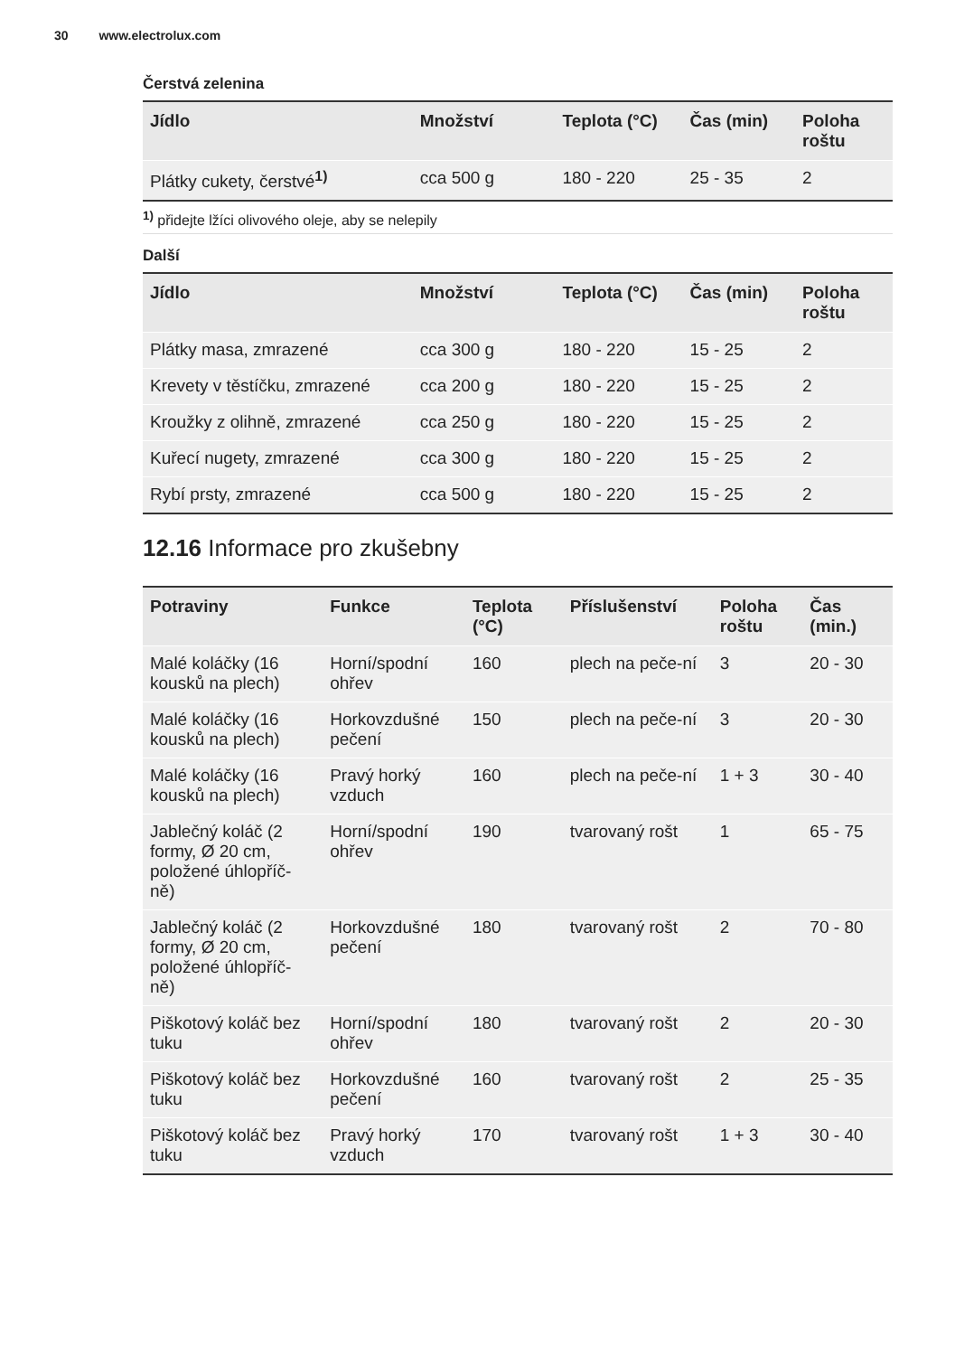30 www.electrolux.com
Čerstvá zelenina
| Jídlo | Množství | Teplota (°C) | Čas (min) | Poloha roštu |
| --- | --- | --- | --- | --- |
| Plátky cukety, čerstvé<sup>1)</sup> | cca 500 g | 180 - 220 | 25 - 35 | 2 |
<sup>1)</sup> přidejte lžíci olivového oleje, aby se nelepily
Další
| Jídlo | Množství | Teplota (°C) | Čas (min) | Poloha roštu |
| --- | --- | --- | --- | --- |
| Plátky masa, zmrazené | cca 300 g | 180 - 220 | 15 - 25 | 2 |
| Krevety v těstíčku, zmrazené | cca 200 g | 180 - 220 | 15 - 25 | 2 |
| Kroužky z olihně, zmrazené | cca 250 g | 180 - 220 | 15 - 25 | 2 |
| Kuřecí nugety, zmrazené | cca 300 g | 180 - 220 | 15 - 25 | 2 |
| Rybí prsty, zmrazené | cca 500 g | 180 - 220 | 15 - 25 | 2 |
12.16 Informace pro zkušebny
| Potraviny | Funkce | Teplota (°C) | Příslušenství | Poloha roštu | Čas (min.) |
| --- | --- | --- | --- | --- | --- |
| Malé koláčky (16 kousků na plech) | Horní/spodní ohřev | 160 | plech na peče-ní | 3 | 20 - 30 |
| Malé koláčky (16 kousků na plech) | Horkovzdušné pečení | 150 | plech na peče-ní | 3 | 20 - 30 |
| Malé koláčky (16 kousků na plech) | Pravý horký vzduch | 160 | plech na peče-ní | 1 + 3 | 30 - 40 |
| Jablečný koláč (2 formy, Ø 20 cm, položené úhlopříč-ně) | Horní/spodní ohřev | 190 | tvarovaný rošt | 1 | 65 - 75 |
| Jablečný koláč (2 formy, Ø 20 cm, položené úhlopříč-ně) | Horkovzdušné pečení | 180 | tvarovaný rošt | 2 | 70 - 80 |
| Piškotový koláč bez tuku | Horní/spodní ohřev | 180 | tvarovaný rošt | 2 | 20 - 30 |
| Piškotový koláč bez tuku | Horkovzdušné pečení | 160 | tvarovaný rošt | 2 | 25 - 35 |
| Piškotový koláč bez tuku | Pravý horký vzduch | 170 | tvarovaný rošt | 1 + 3 | 30 - 40 |